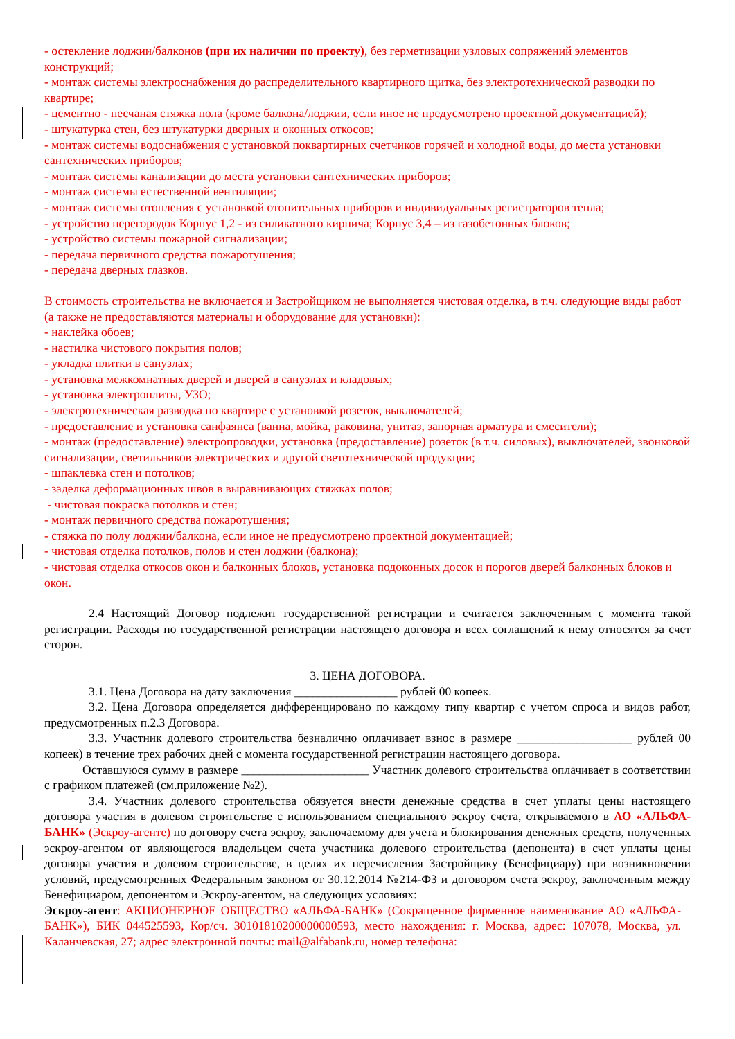- остекление лоджии/балконов (при их наличии по проекту), без герметизации узловых сопряжений элементов конструкций;
- монтаж системы электроснабжения до распределительного квартирного щитка, без электротехнической разводки по квартире;
- цементно - песчаная стяжка пола (кроме балкона/лоджии, если иное не предусмотрено проектной документацией);
- штукатурка стен, без штукатурки дверных и оконных откосов;
- монтаж системы водоснабжения с установкой поквартирных счетчиков горячей и холодной воды, до места установки сантехнических приборов;
- монтаж системы канализации до места установки сантехнических приборов;
- монтаж системы естественной вентиляции;
- монтаж системы отопления с установкой отопительных приборов и индивидуальных регистраторов тепла;
- устройство перегородок Корпус 1,2 - из силикатного кирпича; Корпус 3,4 – из газобетонных блоков;
- устройство системы пожарной сигнализации;
- передача первичного средства пожаротушения;
- передача дверных глазков.
В стоимость строительства не включается и Застройщиком не выполняется чистовая отделка, в т.ч. следующие виды работ (а также не предоставляются материалы и оборудование для установки):
- наклейка обоев;
- настилка чистового покрытия полов;
- укладка плитки в санузлах;
- установка межкомнатных дверей и дверей в санузлах и кладовых;
- установка электроплиты, УЗО;
- электротехническая разводка по квартире с установкой розеток, выключателей;
- предоставление и установка санфаянса (ванна, мойка, раковина, унитаз, запорная арматура и смесители);
- монтаж (предоставление) электропроводки, установка (предоставление) розеток (в т.ч. силовых), выключателей, звонковой сигнализации, светильников электрических и другой светотехнической продукции;
- шпаклевка стен и потолков;
- заделка деформационных швов в выравнивающих стяжках полов;
- чистовая покраска потолков и стен;
- монтаж первичного средства пожаротушения;
- стяжка по полу лоджии/балкона, если иное не предусмотрено проектной документацией;
- чистовая отделка потолков, полов и стен лоджии (балкона);
- чистовая отделка откосов окон и балконных блоков, установка подоконных досок и порогов дверей балконных блоков и окон.
2.4 Настоящий Договор подлежит государственной регистрации и считается заключенным с момента такой регистрации. Расходы по государственной регистрации настоящего договора и всех соглашений к нему относятся за счет сторон.
3. ЦЕНА ДОГОВОРА.
3.1. Цена Договора на дату заключения _________________ рублей 00 копеек.
3.2. Цена Договора определяется дифференцировано по каждому типу квартир с учетом спроса и видов работ, предусмотренных п.2.3 Договора.
3.3. Участник долевого строительства безналично оплачивает взнос в размере ___________________ рублей 00 копеек) в течение трех рабочих дней с момента государственной регистрации настоящего договора.
Оставшуюся сумму в размере _____________________ Участник долевого строительства оплачивает в соответствии с графиком платежей (см.приложение №2).
3.4. Участник долевого строительства обязуется внести денежные средства в счет уплаты цены настоящего договора участия в долевом строительстве с использованием специального эскроу счета, открываемого в АО «АЛЬФА-БАНК» (Эскроу-агенте) по договору счета эскроу, заключаемому для учета и блокирования денежных средств, полученных эскроу-агентом от являющегося владельцем счета участника долевого строительства (депонента) в счет уплаты цены договора участия в долевом строительстве, в целях их перечисления Застройщику (Бенефициару) при возникновении условий, предусмотренных Федеральным законом от 30.12.2014 №214-ФЗ и договором счета эскроу, заключенным между Бенефициаром, депонентом и Эскроу-агентом, на следующих условиях:
Эскроу-агент: АКЦИОНЕРНОЕ ОБЩЕСТВО «АЛЬФА-БАНК» (Сокращенное фирменное наименование АО «АЛЬФА-БАНК»), БИК 044525593, Кор/сч. 30101810200000000593, место нахождения: г. Москва, адрес: 107078, Москва, ул. Каланчевская, 27; адрес электронной почты: mail@alfabank.ru, номер телефона: